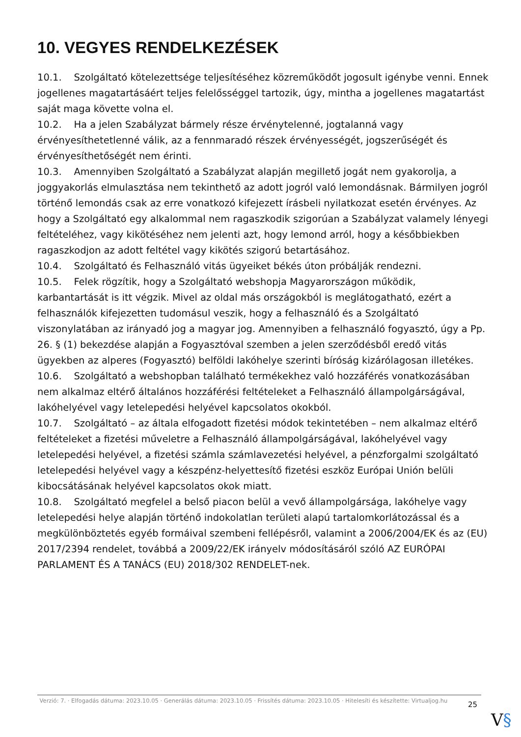10. VEGYES RENDELKEZÉSEK
10.1. Szolgáltató kötelezettsége teljesítéséhez közreműködőt jogosult igénybe venni. Ennek jogellenes magatartásáért teljes felelősséggel tartozik, úgy, mintha a jogellenes magatartást saját maga követte volna el.
10.2. Ha a jelen Szabályzat bármely része érvénytelenné, jogtalanná vagy érvényesíthetetlenné válik, az a fennmaradó részek érvényességét, jogszerűségét és érvényesíthetőségét nem érinti.
10.3. Amennyiben Szolgáltató a Szabályzat alapján megillető jogát nem gyakorolja, a joggyakorlás elmulasztása nem tekinthető az adott jogról való lemondásnak. Bármilyen jogról történő lemondás csak az erre vonatkozó kifejezett írásbeli nyilatkozat esetén érvényes. Az hogy a Szolgáltató egy alkalommal nem ragaszkodik szigorúan a Szabályzat valamely lényegi feltételéhez, vagy kikötéséhez nem jelenti azt, hogy lemond arról, hogy a későbbiekben ragaszkodjon az adott feltétel vagy kikötés szigorú betartásához.
10.4. Szolgáltató és Felhasználó vitás ügyeiket békés úton próbálják rendezni.
10.5. Felek rögzítik, hogy a Szolgáltató webshopja Magyarországon működik, karbantartását is itt végzik. Mivel az oldal más országokból is meglátogatható, ezért a felhasználók kifejezetten tudomásul veszik, hogy a felhasználó és a Szolgáltató viszonylatában az irányadó jog a magyar jog. Amennyiben a felhasználó fogyasztó, úgy a Pp. 26. § (1) bekezdése alapján a Fogyasztóval szemben a jelen szerződésből eredő vitás ügyekben az alperes (Fogyasztó) belföldi lakóhelye szerinti bíróság kizárólagosan illetékes.
10.6. Szolgáltató a webshopban található termékekhez való hozzáférés vonatkozásában nem alkalmaz eltérő általános hozzáférési feltételeket a Felhasználó állampolgárságával, lakóhelyével vagy letelepedési helyével kapcsolatos okokból.
10.7. Szolgáltató – az általa elfogadott fizetési módok tekintetében – nem alkalmaz eltérő feltételeket a fizetési műveletre a Felhasználó állampolgárságával, lakóhelyével vagy letelepedési helyével, a fizetési számla számlavezetési helyével, a pénzforgalmi szolgáltató letelepedési helyével vagy a készpénz-helyettesítő fizetési eszköz Európai Unión belüli kibocsátásának helyével kapcsolatos okok miatt.
10.8. Szolgáltató megfelel a belső piacon belül a vevő állampolgársága, lakóhelye vagy letelepedési helye alapján történő indokolatlan területi alapú tartalomkorlátozással és a megkülönböztetés egyéb formáival szembeni fellépésről, valamint a 2006/2004/EK és az (EU) 2017/2394 rendelet, továbbá a 2009/22/EK irányelv módosításáról szóló AZ EURÓPAI PARLAMENT ÉS A TANÁCS (EU) 2018/302 RENDELET-nek.
Verzió: 7. · Elfogadás dátuma: 2023.10.05 · Generálás dátuma: 2023.10.05 · Frissítés dátuma: 2023.10.05 · Hitelesíti és készítette: Virtualjog.hu
25
V§